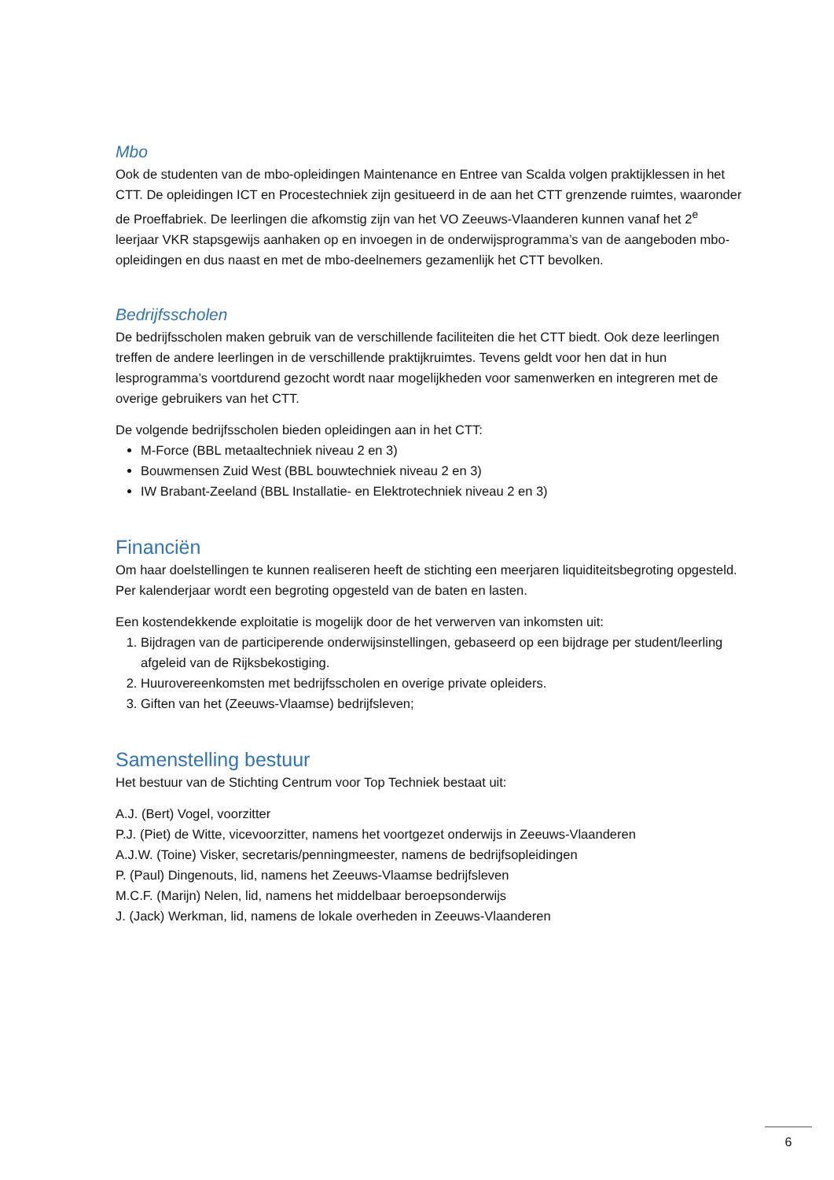Mbo
Ook de studenten van de mbo-opleidingen Maintenance en Entree van Scalda volgen praktijklessen in het CTT. De opleidingen ICT en Procestechniek zijn gesitueerd in de aan het CTT grenzende ruimtes, waaronder de Proeffabriek. De leerlingen die afkomstig zijn van het VO Zeeuws-Vlaanderen kunnen vanaf het 2<sup>e</sup> leerjaar VKR stapsgewijs aanhaken op en invoegen in de onderwijsprogramma’s van de aangeboden mbo-opleidingen en dus naast en met de mbo-deelnemers gezamenlijk het CTT bevolken.
Bedrijfsscholen
De bedrijfsscholen maken gebruik van de verschillende faciliteiten die het CTT biedt. Ook deze leerlingen treffen de andere leerlingen in de verschillende praktijkruimtes. Tevens geldt voor hen dat in hun lesprogramma’s voortdurend gezocht wordt naar mogelijkheden voor samenwerken en integreren met de overige gebruikers van het CTT.
De volgende bedrijfsscholen bieden opleidingen aan in het CTT:
M-Force (BBL metaaltechniek niveau 2 en 3)
Bouwmensen Zuid West (BBL bouwtechniek niveau 2 en 3)
IW Brabant-Zeeland (BBL Installatie- en Elektrotechniek niveau 2 en 3)
Financiën
Om haar doelstellingen te kunnen realiseren heeft de stichting een meerjaren liquiditeitsbegroting opgesteld. Per kalenderjaar wordt een begroting opgesteld van de baten en lasten.
Een kostendekkende exploitatie is mogelijk door de het verwerven van inkomsten uit:
1. Bijdragen van de participerende onderwijsinstellingen, gebaseerd op een bijdrage per student/leerling afgeleid van de Rijksbekostiging.
2. Huurovereenkomsten met bedrijfsscholen en overige private opleiders.
3. Giften van het (Zeeuws-Vlaamse) bedrijfsleven;
Samenstelling bestuur
Het bestuur van de Stichting Centrum voor Top Techniek bestaat uit:
A.J. (Bert) Vogel, voorzitter
P.J. (Piet) de Witte, vicevoorzitter, namens het voortgezet onderwijs in Zeeuws-Vlaanderen
A.J.W. (Toine) Visker, secretaris/penningmeester, namens de bedrijfsopleidingen
P. (Paul) Dingenouts, lid, namens het Zeeuws-Vlaamse bedrijfsleven
M.C.F. (Marijn) Nelen, lid, namens het middelbaar beroepsonderwijs
J. (Jack) Werkman, lid, namens de lokale overheden in Zeeuws-Vlaanderen
6